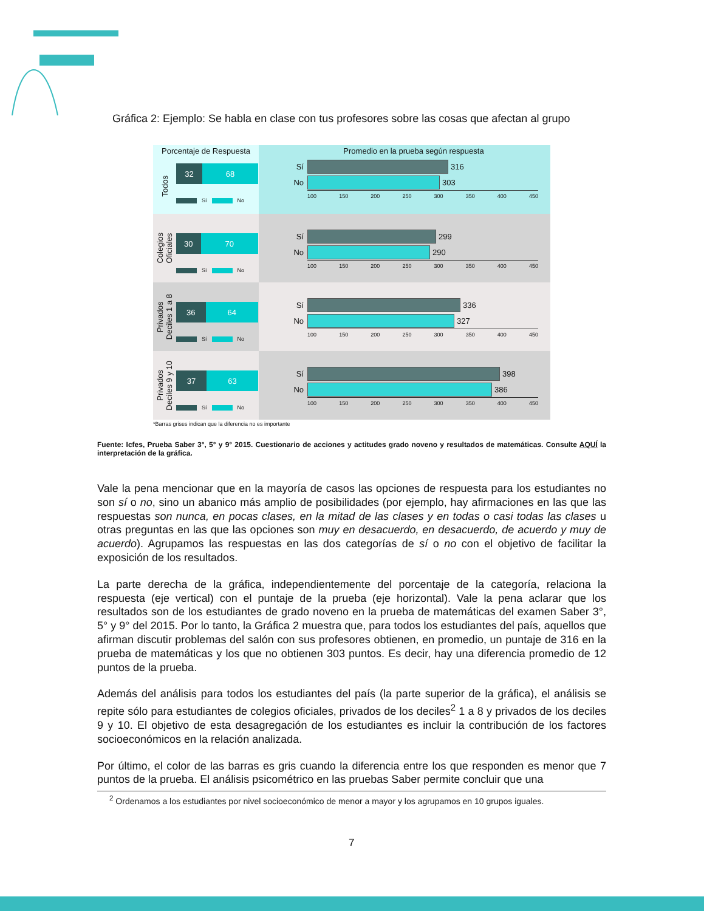Gráfica 2: Ejemplo: Se habla en clase con tus profesores sobre las cosas que afectan al grupo
Porcentaje de Respuesta
Todos
32 68
Sí No
Promedio en la prueba según respuesta
Sí 316
No 303
100 150 200 250 300 350 400 450
Colegios
Oficiales
30 70
Sí No
Sí 299
No 290
100 150 200 250 300 350 400 450
Privados
Deciles 1 a 8
36 64
Sí No
Sí 336
No 327
100 150 200 250 300 350 400 450
Privados
Deciles 9 y 10
37 63
Sí No
Sí 398
No 386
100 150 200 250 300 350 400 450
*Barras grises indican que la diferencia no es importante
Fuente: Icfes, Prueba Saber 3°, 5° y 9° 2015. Cuestionario de acciones y actitudes grado noveno y resultados de matemáticas. Consulte AQUÍ la interpretación de la gráfica.
Vale la pena mencionar que en la mayoría de casos las opciones de respuesta para los estudiantes no son sí o no, sino un abanico más amplio de posibilidades (por ejemplo, hay afirmaciones en las que las respuestas son nunca, en pocas clases, en la mitad de las clases y en todas o casi todas las clases u otras preguntas en las que las opciones son muy en desacuerdo, en desacuerdo, de acuerdo y muy de acuerdo). Agrupamos las respuestas en las dos categorías de sí o no con el objetivo de facilitar la exposición de los resultados.
La parte derecha de la gráfica, independientemente del porcentaje de la categoría, relaciona la respuesta (eje vertical) con el puntaje de la prueba (eje horizontal). Vale la pena aclarar que los resultados son de los estudiantes de grado noveno en la prueba de matemáticas del examen Saber 3°, 5° y 9° del 2015. Por lo tanto, la Gráfica 2 muestra que, para todos los estudiantes del país, aquellos que afirman discutir problemas del salón con sus profesores obtienen, en promedio, un puntaje de 316 en la prueba de matemáticas y los que no obtienen 303 puntos. Es decir, hay una diferencia promedio de 12 puntos de la prueba.
Además del análisis para todos los estudiantes del país (la parte superior de la gráfica), el análisis se repite sólo para estudiantes de colegios oficiales, privados de los deciles<sup>2</sup> 1 a 8 y privados de los deciles 9 y 10. El objetivo de esta desagregación de los estudiantes es incluir la contribución de los factores socioeconómicos en la relación analizada.
Por último, el color de las barras es gris cuando la diferencia entre los que responden es menor que 7 puntos de la prueba. El análisis psicométrico en las pruebas Saber permite concluir que una
<sup>2</sup> Ordenamos a los estudiantes por nivel socioeconómico de menor a mayor y los agrupamos en 10 grupos iguales.
7